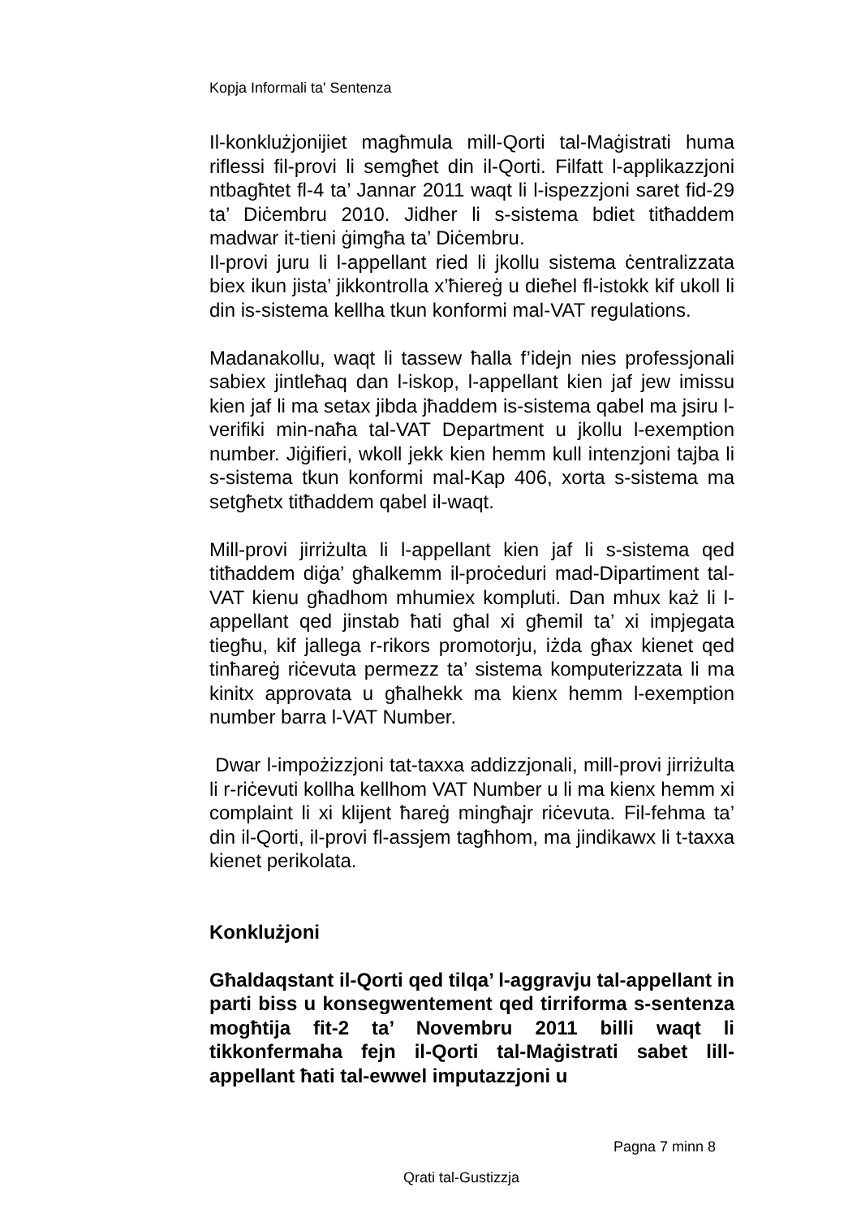Kopja Informali ta' Sentenza
Il-konklużjonijiet magħmula mill-Qorti tal-Maġistrati huma riflessi fil-provi li semgħet din il-Qorti. Filfatt l-applikazzjoni ntbagħtet fl-4 ta’ Jannar 2011 waqt li l-ispezzjoni saret fid-29 ta’ Diċembru 2010. Jidher li s-sistema bdiet titħaddem madwar it-tieni ġimgħa ta’ Diċembru.
Il-provi juru li l-appellant ried li jkollu sistema ċentralizzata biex ikun jista’ jikkontrolla x’ħiereġ u dieħel fl-istokk kif ukoll li din is-sistema kellha tkun konformi mal-VAT regulations.
Madanakollu, waqt li tassew ħalla f’idejn nies professjonali sabiex jintleħaq dan l-iskop, l-appellant kien jaf jew imissu kien jaf li ma setax jibda jħaddem is-sistema qabel ma jsiru l-verifiki min-naħa tal-VAT Department u jkollu l-exemption number. Jiġifieri, wkoll jekk kien hemm kull intenzjoni tajba li s-sistema tkun konformi mal-Kap 406, xorta s-sistema ma setgħetx titħaddem qabel il-waqt.
Mill-provi jirriżulta li l-appellant kien jaf li s-sistema qed titħaddem diġa’ għalkemm il-proċeduri mad-Dipartiment tal-VAT kienu għadhom mhumiex kompluti. Dan mhux każ li l-appellant qed jinstab ħati għal xi għemil ta’ xi impjegata tiegħu, kif jallega r-rikors promotorju, iżda għax kienet qed tinħareġ riċevuta permezz ta’ sistema komputerizzata li ma kinitx approvata u għalhekk ma kienx hemm l-exemption number barra l-VAT Number.
Dwar l-impożizzjoni tat-taxxa addizzjonali, mill-provi jirriżulta li r-riċevuti kollha kellhom VAT Number u li ma kienx hemm xi complaint li xi klijent ħareġ mingħajr riċevuta. Fil-fehma ta’ din il-Qorti, il-provi fl-assjem tagħhom, ma jindikawx li t-taxxa kienet perikolata.
Konklużjoni
Għaldaqstant il-Qorti qed tilqa’ l-aggravju tal-appellant in parti biss u konsegwentement qed tirriforma s-sentenza mogħtija fit-2 ta’ Novembru 2011 billi waqt li tikkonfermaha fejn il-Qorti tal-Maġistrati sabet lill-appellant ħati tal-ewwel imputazzjoni u
Pagna 7 minn 8
Qrati tal-Gustizzja